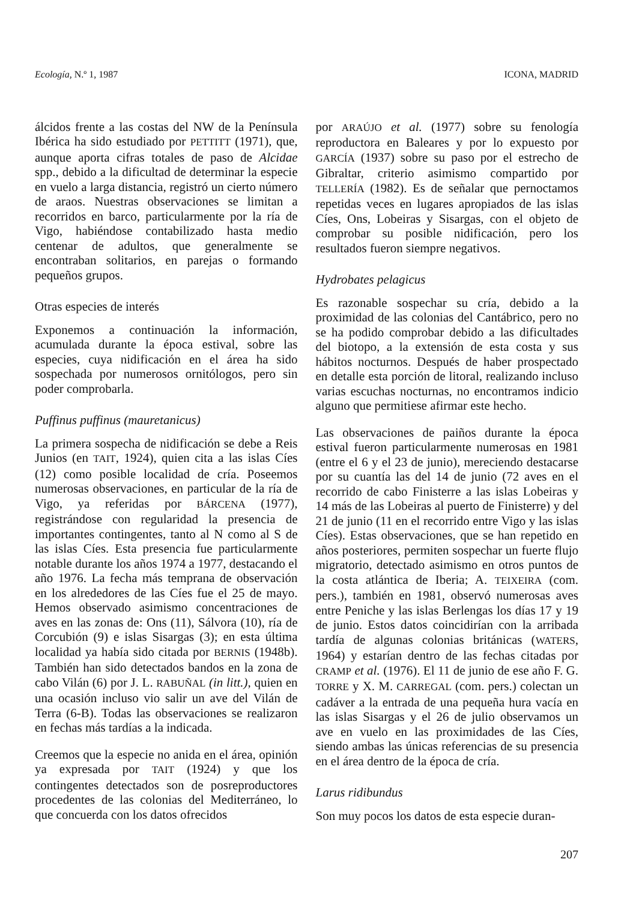Ecología, N.º 1, 1987 ICONA, MADRID
álcidos frente a las costas del NW de la Península Ibérica ha sido estudiado por PETTITT (1971), que, aunque aporta cifras totales de paso de Alcidae spp., debido a la dificultad de determinar la especie en vuelo a larga distancia, registró un cierto número de araos. Nuestras observaciones se limitan a recorridos en barco, particularmente por la ría de Vigo, habiéndose contabilizado hasta medio centenar de adultos, que generalmente se encontraban solitarios, en parejas o formando pequeños grupos.
Otras especies de interés
Exponemos a continuación la información, acumulada durante la época estival, sobre las especies, cuya nidificación en el área ha sido sospechada por numerosos ornitólogos, pero sin poder comprobarla.
Puffinus puffinus (mauretanicus)
La primera sospecha de nidificación se debe a Reis Junios (en TAIT, 1924), quien cita a las islas Cíes (12) como posible localidad de cría. Poseemos numerosas observaciones, en particular de la ría de Vigo, ya referidas por BÁRCENA (1977), registrándose con regularidad la presencia de importantes contingentes, tanto al N como al S de las islas Cíes. Esta presencia fue particularmente notable durante los años 1974 a 1977, destacando el año 1976. La fecha más temprana de observación en los alrededores de las Cíes fue el 25 de mayo. Hemos observado asimismo concentraciones de aves en las zonas de: Ons (11), Sálvora (10), ría de Corcubión (9) e islas Sisargas (3); en esta última localidad ya había sido citada por BERNIS (1948b). También han sido detectados bandos en la zona de cabo Vilán (6) por J. L. RABUÑAL (in litt.), quien en una ocasión incluso vio salir un ave del Vilán de Terra (6-B). Todas las observaciones se realizaron en fechas más tardías a la indicada.
Creemos que la especie no anida en el área, opinión ya expresada por TAIT (1924) y que los contingentes detectados son de posreproductores procedentes de las colonias del Mediterráneo, lo que concuerda con los datos ofrecidos
por ARAÚJO et al. (1977) sobre su fenología reproductora en Baleares y por lo expuesto por GARCÍA (1937) sobre su paso por el estrecho de Gibraltar, criterio asimismo compartido por TELLERÍA (1982). Es de señalar que pernoctamos repetidas veces en lugares apropiados de las islas Cíes, Ons, Lobeiras y Sisargas, con el objeto de comprobar su posible nidificación, pero los resultados fueron siempre negativos.
Hydrobates pelagicus
Es razonable sospechar su cría, debido a la proximidad de las colonias del Cantábrico, pero no se ha podido comprobar debido a las dificultades del biotopo, a la extensión de esta costa y sus hábitos nocturnos. Después de haber prospectado en detalle esta porción de litoral, realizando incluso varias escuchas nocturnas, no encontramos indicio alguno que permitiese afirmar este hecho.
Las observaciones de paiños durante la época estival fueron particularmente numerosas en 1981 (entre el 6 y el 23 de junio), mereciendo destacarse por su cuantía las del 14 de junio (72 aves en el recorrido de cabo Finisterre a las islas Lobeiras y 14 más de las Lobeiras al puerto de Finisterre) y del 21 de junio (11 en el recorrido entre Vigo y las islas Cíes). Estas observaciones, que se han repetido en años posteriores, permiten sospechar un fuerte flujo migratorio, detectado asimismo en otros puntos de la costa atlántica de Iberia; A. TEIXEIRA (com. pers.), también en 1981, observó numerosas aves entre Peniche y las islas Berlengas los días 17 y 19 de junio. Estos datos coincidirían con la arribada tardía de algunas colonias británicas (WATERS, 1964) y estarían dentro de las fechas citadas por CRAMP et al. (1976). El 11 de junio de ese año F. G. TORRE y X. M. CARREGAL (com. pers.) colectan un cadáver a la entrada de una pequeña hura vacía en las islas Sisargas y el 26 de julio observamos un ave en vuelo en las proximidades de las Cíes, siendo ambas las únicas referencias de su presencia en el área dentro de la época de cría.
Larus ridibundus
Son muy pocos los datos de esta especie duran-
207